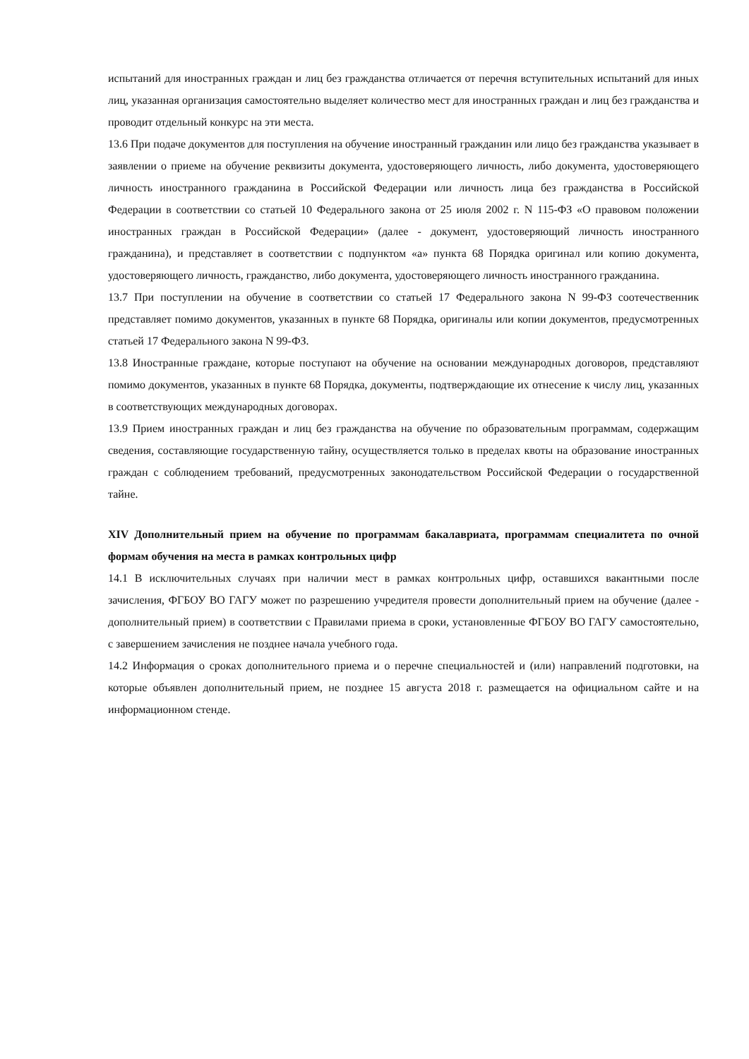испытаний для иностранных граждан и лиц без гражданства отличается от перечня вступительных испытаний для иных лиц, указанная организация самостоятельно выделяет количество мест для иностранных граждан и лиц без гражданства и проводит отдельный конкурс на эти места.
13.6 При подаче документов для поступления на обучение иностранный гражданин или лицо без гражданства указывает в заявлении о приеме на обучение реквизиты документа, удостоверяющего личность, либо документа, удостоверяющего личность иностранного гражданина в Российской Федерации или личность лица без гражданства в Российской Федерации в соответствии со статьей 10 Федерального закона от 25 июля 2002 г. N 115-ФЗ «О правовом положении иностранных граждан в Российской Федерации» (далее - документ, удостоверяющий личность иностранного гражданина), и представляет в соответствии с подпунктом «а» пункта 68 Порядка оригинал или копию документа, удостоверяющего личность, гражданство, либо документа, удостоверяющего личность иностранного гражданина.
13.7 При поступлении на обучение в соответствии со статьей 17 Федерального закона N 99-ФЗ соотечественник представляет помимо документов, указанных в пункте 68 Порядка, оригиналы или копии документов, предусмотренных статьей 17 Федерального закона N 99-ФЗ.
13.8 Иностранные граждане, которые поступают на обучение на основании международных договоров, представляют помимо документов, указанных в пункте 68 Порядка, документы, подтверждающие их отнесение к числу лиц, указанных в соответствующих международных договорах.
13.9 Прием иностранных граждан и лиц без гражданства на обучение по образовательным программам, содержащим сведения, составляющие государственную тайну, осуществляется только в пределах квоты на образование иностранных граждан с соблюдением требований, предусмотренных законодательством Российской Федерации о государственной тайне.
XIV Дополнительный прием на обучение по программам бакалавриата, программам специалитета по очной формам обучения на места в рамках контрольных цифр
14.1 В исключительных случаях при наличии мест в рамках контрольных цифр, оставшихся вакантными после зачисления, ФГБОУ ВО ГАГУ может по разрешению учредителя провести дополнительный прием на обучение (далее - дополнительный прием) в соответствии с Правилами приема в сроки, установленные ФГБОУ ВО ГАГУ самостоятельно, с завершением зачисления не позднее начала учебного года.
14.2 Информация о сроках дополнительного приема и о перечне специальностей и (или) направлений подготовки, на которые объявлен дополнительный прием, не позднее 15 августа 2018 г. размещается на официальном сайте и на информационном стенде.